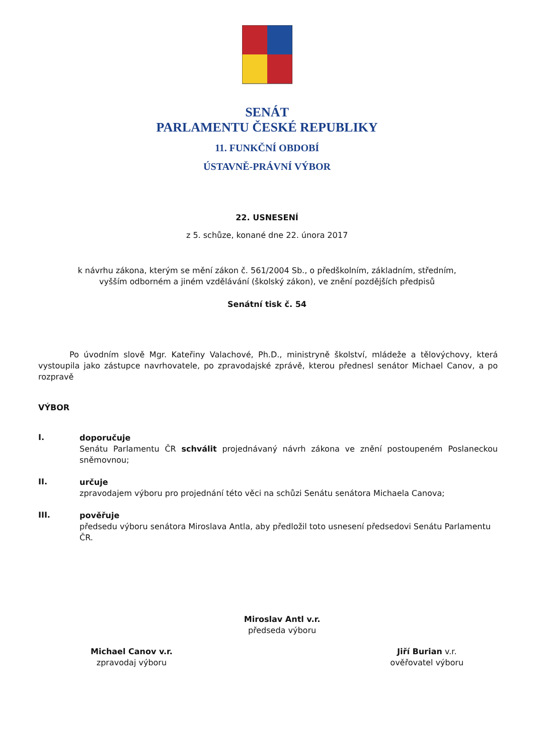SENÁT
PARLAMENTU ČESKÉ REPUBLIKY
11. FUNKČNÍ OBDOBÍ
ÚSTAVNĚ-PRÁVNÍ VÝBOR
22. USNESENÍ
z 5. schůze, konané dne 22. února 2017
k návrhu zákona, kterým se mění zákon č. 561/2004 Sb., o předškolním, základním, středním,
vyšším odborném a jiném vzdělávání (školský zákon), ve znění pozdějších předpisů
Senátní tisk č. 54
Po úvodním slově Mgr. Kateřiny Valachové, Ph.D., ministryně školství, mládeže a tělovýchovy, která vystoupila jako zástupce navrhovatele, po zpravodajské zprávě, kterou přednesl senátor Michael Canov, a po rozpravě
VÝBOR
I.
doporučuje
Senátu Parlamentu ČR schválit projednávaný návrh zákona ve znění postoupeném Poslaneckou sněmovnou;
II.
určuje
zpravodajem výboru pro projednání této věci na schůzi Senátu senátora Michaela Canova;
III.
pověřuje
předsedu výboru senátora Miroslava Antla, aby předložil toto usnesení předsedovi Senátu Parlamentu ČR.
Miroslav Antl v.r.
předseda výboru
Michael Canov v.r.
zpravodaj výboru
Jiří Burian v.r.
ověřovatel výboru